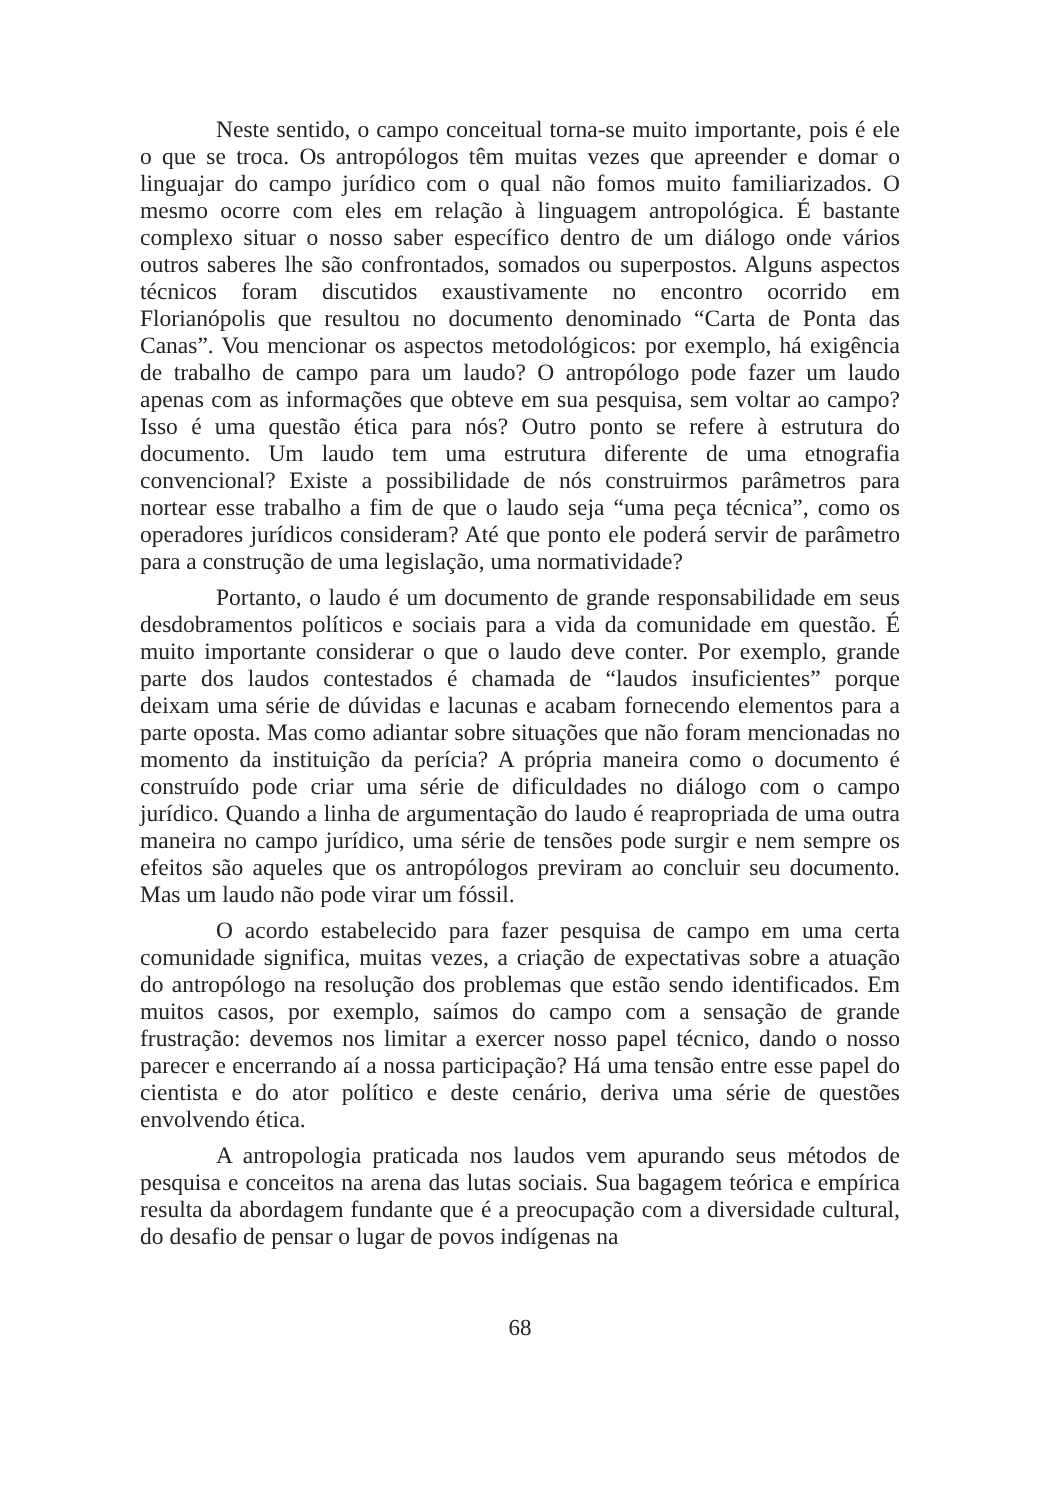Neste sentido, o campo conceitual torna-se muito importante, pois é ele o que se troca. Os antropólogos têm muitas vezes que apreender e domar o linguajar do campo jurídico com o qual não fomos muito familiarizados. O mesmo ocorre com eles em relação à linguagem antropológica. É bastante complexo situar o nosso saber específico dentro de um diálogo onde vários outros saberes lhe são confrontados, somados ou superpostos. Alguns aspectos técnicos foram discutidos exaustivamente no encontro ocorrido em Florianópolis que resultou no documento denominado “Carta de Ponta das Canas”. Vou mencionar os aspectos metodológicos: por exemplo, há exigência de trabalho de campo para um laudo? O antropólogo pode fazer um laudo apenas com as informações que obteve em sua pesquisa, sem voltar ao campo? Isso é uma questão ética para nós? Outro ponto se refere à estrutura do documento. Um laudo tem uma estrutura diferente de uma etnografia convencional? Existe a possibilidade de nós construirmos parâmetros para nortear esse trabalho a fim de que o laudo seja “uma peça técnica”, como os operadores jurídicos consideram? Até que ponto ele poderá servir de parâmetro para a construção de uma legislação, uma normatividade?
Portanto, o laudo é um documento de grande responsabilidade em seus desdobramentos políticos e sociais para a vida da comunidade em questão. É muito importante considerar o que o laudo deve conter. Por exemplo, grande parte dos laudos contestados é chamada de “laudos insuficientes” porque deixam uma série de dúvidas e lacunas e acabam fornecendo elementos para a parte oposta. Mas como adiantar sobre situações que não foram mencionadas no momento da instituição da perícia? A própria maneira como o documento é construído pode criar uma série de dificuldades no diálogo com o campo jurídico. Quando a linha de argumentação do laudo é reapropriada de uma outra maneira no campo jurídico, uma série de tensões pode surgir e nem sempre os efeitos são aqueles que os antropólogos previram ao concluir seu documento. Mas um laudo não pode virar um fóssil.
O acordo estabelecido para fazer pesquisa de campo em uma certa comunidade significa, muitas vezes, a criação de expectativas sobre a atuação do antropólogo na resolução dos problemas que estão sendo identificados. Em muitos casos, por exemplo, saímos do campo com a sensação de grande frustração: devemos nos limitar a exercer nosso papel técnico, dando o nosso parecer e encerrando aí a nossa participação? Há uma tensão entre esse papel do cientista e do ator político e deste cenário, deriva uma série de questões envolvendo ética.
A antropologia praticada nos laudos vem apurando seus métodos de pesquisa e conceitos na arena das lutas sociais. Sua bagagem teórica e empírica resulta da abordagem fundante que é a preocupação com a diversidade cultural, do desafio de pensar o lugar de povos indígenas na
68